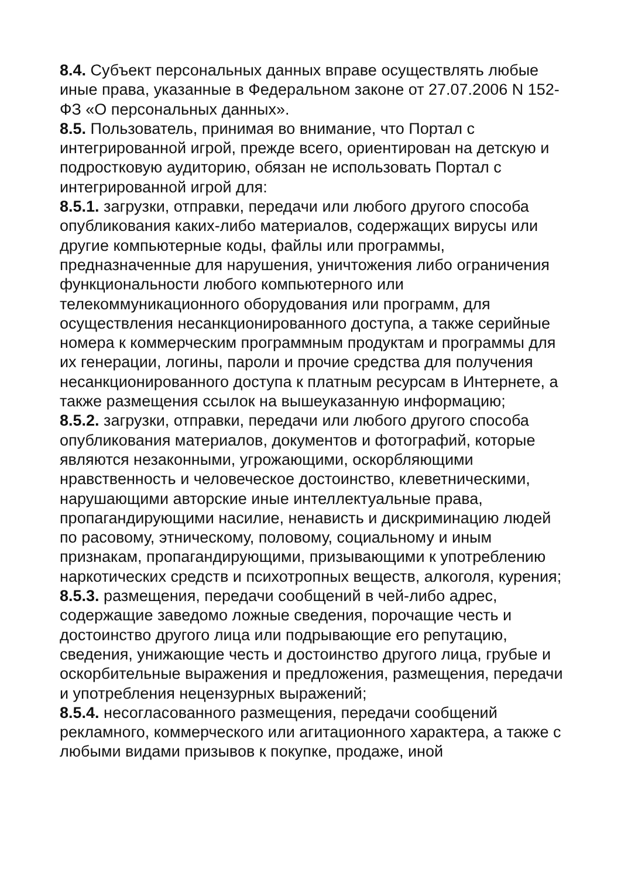8.4. Субъект персональных данных вправе осуществлять любые иные права, указанные в Федеральном законе от 27.07.2006 N 152-ФЗ «О персональных данных».
8.5. Пользователь, принимая во внимание, что Портал с интегрированной игрой, прежде всего, ориентирован на детскую и подростковую аудиторию, обязан не использовать Портал с интегрированной игрой для:
8.5.1. загрузки, отправки, передачи или любого другого способа опубликования каких-либо материалов, содержащих вирусы или другие компьютерные коды, файлы или программы, предназначенные для нарушения, уничтожения либо ограничения функциональности любого компьютерного или телекоммуникационного оборудования или программ, для осуществления несанкционированного доступа, а также серийные номера к коммерческим программным продуктам и программы для их генерации, логины, пароли и прочие средства для получения несанкционированного доступа к платным ресурсам в Интернете, а также размещения ссылок на вышеуказанную информацию;
8.5.2. загрузки, отправки, передачи или любого другого способа опубликования материалов, документов и фотографий, которые являются незаконными, угрожающими, оскорбляющими нравственность и человеческое достоинство, клеветническими, нарушающими авторские иные интеллектуальные права, пропагандирующими насилие, ненависть и дискриминацию людей по расовому, этническому, половому, социальному и иным признакам, пропагандирующими, призывающими к употреблению наркотических средств и психотропных веществ, алкоголя, курения;
8.5.3. размещения, передачи сообщений в чей-либо адрес, содержащие заведомо ложные сведения, порочащие честь и достоинство другого лица или подрывающие его репутацию, сведения, унижающие честь и достоинство другого лица, грубые и оскорбительные выражения и предложения, размещения, передачи и употребления нецензурных выражений;
8.5.4. несогласованного размещения, передачи сообщений рекламного, коммерческого или агитационного характера, а также с любыми видами призывов к покупке, продаже, иной